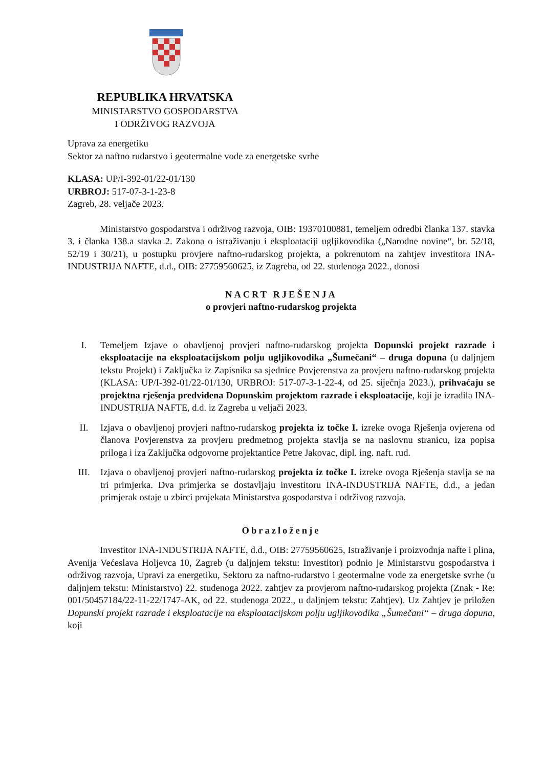REPUBLIKA HRVATSKA
MINISTARSTVO GOSPODARSTVA
I ODRŽIVOG RAZVOJA
Uprava za energetiku
Sektor za naftno rudarstvo i geotermalne vode za energetske svrhe
KLASA: UP/I-392-01/22-01/130
URBROJ: 517-07-3-1-23-8
Zagreb, 28. veljače 2023.
Ministarstvo gospodarstva i održivog razvoja, OIB: 19370100881, temeljem odredbi članka 137. stavka 3. i članka 138.a stavka 2. Zakona o istraživanju i eksploataciji ugljikovodika („Narodne novine“, br. 52/18, 52/19 i 30/21), u postupku provjere naftno-rudarskog projekta, a pokrenutom na zahtjev investitora INA-INDUSTRIJA NAFTE, d.d., OIB: 27759560625, iz Zagreba, od 22. studenoga 2022., donosi
NACRT RJEŠENJA
o provjeri naftno-rudarskog projekta
I. Temeljem Izjave o obavljenoj provjeri naftno-rudarskog projekta Dopunski projekt razrade i eksploatacije na eksploatacijskom polju ugljikovodika „Šumečani“ – druga dopuna (u daljnjem tekstu Projekt) i Zaključka iz Zapisnika sa sjednice Povjerenstva za provjeru naftno-rudarskog projekta (KLASA: UP/I-392-01/22-01/130, URBROJ: 517-07-3-1-22-4, od 25. siječnja 2023.), prihvaćaju se projektna rješenja predviđena Dopunskim projektom razrade i eksploatacije, koji je izradila INA-INDUSTRIJA NAFTE, d.d. iz Zagreba u veljači 2023.
II. Izjava o obavljenoj provjeri naftno-rudarskog projekta iz točke I. izreke ovoga Rješenja ovjerena od članova Povjerenstva za provjeru predmetnog projekta stavlja se na naslovnu stranicu, iza popisa priloga i iza Zaključka odgovorne projektantice Petre Jakovac, dipl. ing. naft. rud.
III. Izjava o obavljenoj provjeri naftno-rudarskog projekta iz točke I. izreke ovoga Rješenja stavlja se na tri primjerka. Dva primjerka se dostavljaju investitoru INA-INDUSTRIJA NAFTE, d.d., a jedan primjerak ostaje u zbirci projekata Ministarstva gospodarstva i održivog razvoja.
Obrazloženje
Investitor INA-INDUSTRIJA NAFTE, d.d., OIB: 27759560625, Istraživanje i proizvodnja nafte i plina, Avenija Većeslava Holjevca 10, Zagreb (u daljnjem tekstu: Investitor) podnio je Ministarstvu gospodarstva i održivog razvoja, Upravi za energetiku, Sektoru za naftno-rudarstvo i geotermalne vode za energetske svrhe (u daljnjem tekstu: Ministarstvo) 22. studenoga 2022. zahtjev za provjerom naftno-rudarskog projekta (Znak - Re: 001/50457184/22-11-22/1747-AK, od 22. studenoga 2022., u daljnjem tekstu: Zahtjev). Uz Zahtjev je priložen Dopunski projekt razrade i eksploatacije na eksploatacijskom polju ugljikovodika „Šumečani“ – druga dopuna, koji